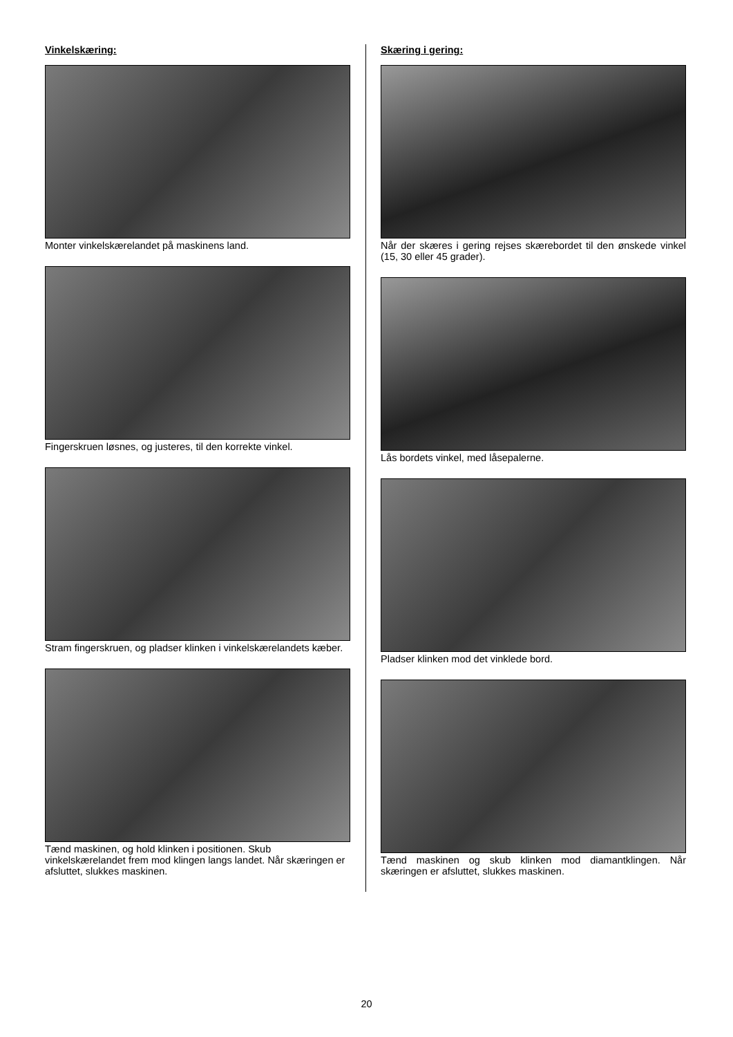Vinkelskæring:
Monter vinkelskærelandet på maskinens land.
Fingerskruen løsnes, og justeres, til den korrekte vinkel.
Stram fingerskruen, og pladser klinken i vinkelskærelandets kæber.
Tænd maskinen, og hold klinken i positionen. Skub vinkelskærelandet frem mod klingen langs landet. Når skæringen er afsluttet, slukkes maskinen.
Skæring i gering:
Når der skæres i gering rejses skærebordet til den ønskede vinkel (15, 30 eller 45 grader).
Lås bordets vinkel, med låsepalerne.
Pladser klinken mod det vinklede bord.
Tænd maskinen og skub klinken mod diamantklingen. Når skæringen er afsluttet, slukkes maskinen.
20